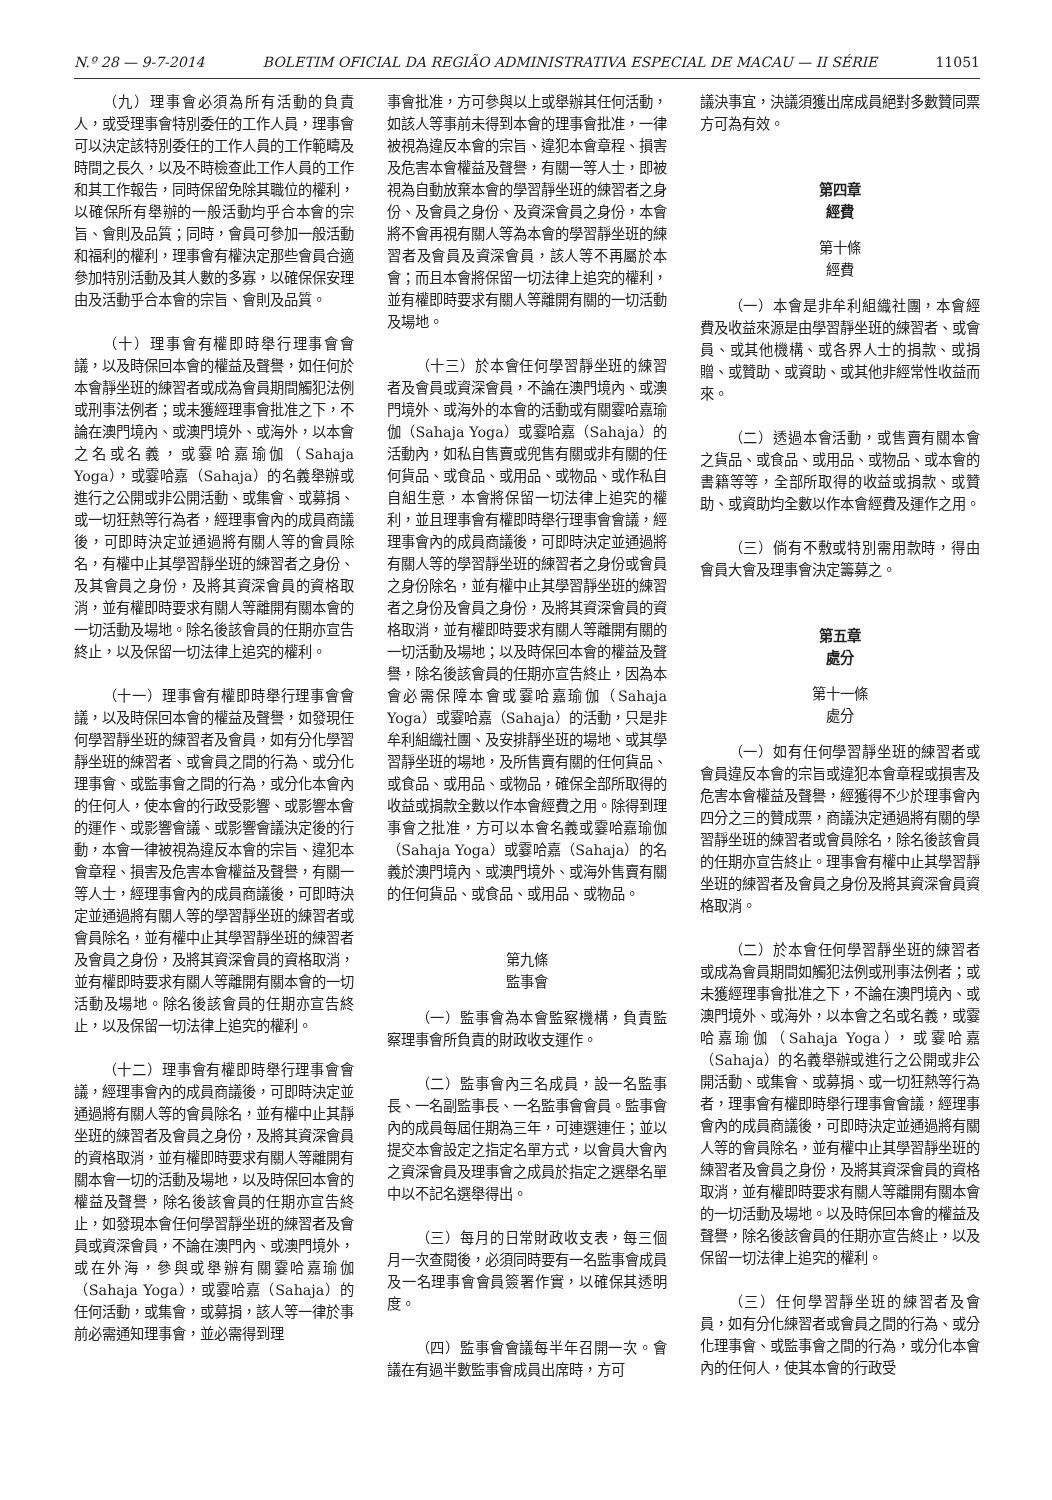N.º 28 — 9-7-2014 BOLETIM OFICIAL DA REGIÃO ADMINISTRATIVA ESPECIAL DE MACAU — II SÉRIE 11051
（九）理事會必須為所有活動的負責人，或受理事會特別委任的工作人員，理事會可以決定該特別委任的工作人員的工作範疇及時間之長久，以及不時檢查此工作人員的工作和其工作報告，同時保留免除其職位的權利，以確保所有舉辦的一般活動均乎合本會的宗旨、會則及品質；同時，會員可參加一般活動和福利的權利，理事會有權決定那些會員合適參加特別活動及其人數的多寡，以確保保安理由及活動乎合本會的宗旨、會則及品質。
（十）理事會有權即時舉行理事會會議，以及時保回本會的權益及聲譽，如任何於本會靜坐班的練習者或成為會員期間觸犯法例或刑事法例者；或未獲經理事會批准之下，不論在澳門境內、或澳門境外、或海外，以本會之名或名義，或霎哈嘉瑜伽（Sahaja Yoga），或霎哈嘉（Sahaja）的名義舉辦或進行之公開或非公開活動、或集會、或募捐、或一切狂熱等行為者，經理事會內的成員商議後，可即時決定並通過將有關人等的會員除名，有權中止其學習靜坐班的練習者之身份、及其會員之身份，及將其資深會員的資格取消，並有權即時要求有關人等離開有關本會的一切活動及場地。除名後該會員的任期亦宣告終止，以及保留一切法律上追究的權利。
（十一）理事會有權即時舉行理事會會議，以及時保回本會的權益及聲譽，如發現任何學習靜坐班的練習者及會員，如有分化學習靜坐班的練習者、或會員之間的行為、或分化理事會、或監事會之間的行為，或分化本會內的任何人，使本會的行政受影響、或影響本會的運作、或影響會議、或影響會議決定後的行動，本會一律被視為違反本會的宗旨、違犯本會章程、損害及危害本會權益及聲譽，有關一等人士，經理事會內的成員商議後，可即時決定並通過將有關人等的學習靜坐班的練習者或會員除名，並有權中止其學習靜坐班的練習者及會員之身份，及將其資深會員的資格取消，並有權即時要求有關人等離開有關本會的一切活動及場地。除名後該會員的任期亦宣告終止，以及保留一切法律上追究的權利。
（十二）理事會有權即時舉行理事會會議，經理事會內的成員商議後，可即時決定並通過將有關人等的會員除名，並有權中止其靜坐班的練習者及會員之身份，及將其資深會員的資格取消，並有權即時要求有關人等離開有關本會一切的活動及場地，以及時保回本會的權益及聲譽，除名後該會員的任期亦宣告終止，如發現本會任何學習靜坐班的練習者及會員或資深會員，不論在澳門內、或澳門境外，或在外海，參與或舉辦有關霎哈嘉瑜伽（Sahaja Yoga），或霎哈嘉（Sahaja）的任何活動，或集會，或募捐，該人等一律於事前必需通知理事會，並必需得到理
事會批准，方可參與以上或舉辦其任何活動，如該人等事前未得到本會的理事會批准，一律被視為違反本會的宗旨、違犯本會章程、損害及危害本會權益及聲譽，有關一等人士，即被視為自動放棄本會的學習靜坐班的練習者之身份、及會員之身份、及資深會員之身份，本會將不會再視有關人等為本會的學習靜坐班的練習者及會員及資深會員，該人等不再屬於本會；而且本會將保留一切法律上追究的權利，並有權即時要求有關人等離開有關的一切活動及場地。
（十三）於本會任何學習靜坐班的練習者及會員或資深會員，不論在澳門境內、或澳門境外、或海外的本會的活動或有關霎哈嘉瑜伽（Sahaja Yoga）或霎哈嘉（Sahaja）的活動內，如私自售賣或兜售有關或非有關的任何貨品、或食品、或用品、或物品、或作私自自組生意，本會將保留一切法律上追究的權利，並且理事會有權即時舉行理事會會議，經理事會內的成員商議後，可即時決定並通過將有關人等的學習靜坐班的練習者之身份或會員之身份除名，並有權中止其學習靜坐班的練習者之身份及會員之身份，及將其資深會員的資格取消，並有權即時要求有關人等離開有關的一切活動及場地；以及時保回本會的權益及聲譽，除名後該會員的任期亦宣告終止，因為本會必需保障本會或霎哈嘉瑜伽（Sahaja Yoga）或霎哈嘉（Sahaja）的活動，只是非牟利組織社團、及安排靜坐班的場地、或其學習靜坐班的場地，及所售賣有關的任何貨品、或食品、或用品、或物品，確保全部所取得的收益或捐款全數以作本會經費之用。除得到理事會之批准，方可以本會名義或霎哈嘉瑜伽（Sahaja Yoga）或霎哈嘉（Sahaja）的名義於澳門境內、或澳門境外、或海外售賣有關的任何貨品、或食品、或用品、或物品。
第九條
監事會
（一）監事會為本會監察機構，負責監察理事會所負責的財政收支運作。
（二）監事會內三名成員，設一名監事長、一名副監事長、一名監事會會員。監事會內的成員每屆任期為三年，可連選連任；並以提交本會設定之指定名單方式，以會員大會內之資深會員及理事會之成員於指定之選舉名單中以不記名選舉得出。
（三）每月的日常財政收支表，每三個月一次查閱後，必須同時要有一名監事會成員及一名理事會會員簽署作實，以確保其透明度。
（四）監事會會議每半年召開一次。會議在有過半數監事會成員出席時，方可
議決事宜，決議須獲出席成員絕對多數贊同票方可為有效。
第四章
經費
第十條
經費
（一）本會是非牟利組織社團，本會經費及收益來源是由學習靜坐班的練習者、或會員、或其他機構、或各界人士的捐款、或捐贈、或贊助、或資助、或其他非經常性收益而來。
（二）透過本會活動，或售賣有關本會之貨品、或食品、或用品、或物品、或本會的書籍等等，全部所取得的收益或捐款、或贊助、或資助均全數以作本會經費及運作之用。
（三）倘有不敷或特別需用款時，得由會員大會及理事會決定籌募之。
第五章
處分
第十一條
處分
（一）如有任何學習靜坐班的練習者或會員違反本會的宗旨或違犯本會章程或損害及危害本會權益及聲譽，經獲得不少於理事會內四分之三的贊成票，商議決定通過將有關的學習靜坐班的練習者或會員除名，除名後該會員的任期亦宣告終止。理事會有權中止其學習靜坐班的練習者及會員之身份及將其資深會員資格取消。
（二）於本會任何學習靜坐班的練習者或成為會員期間如觸犯法例或刑事法例者；或未獲經理事會批准之下，不論在澳門境內、或澳門境外、或海外，以本會之名或名義，或霎哈嘉瑜伽（Sahaja Yoga），或霎哈嘉（Sahaja）的名義舉辦或進行之公開或非公開活動、或集會、或募捐、或一切狂熱等行為者，理事會有權即時舉行理事會會議，經理事會內的成員商議後，可即時決定並通過將有關人等的會員除名，並有權中止其學習靜坐班的練習者及會員之身份，及將其資深會員的資格取消，並有權即時要求有關人等離開有關本會的一切活動及場地。以及時保回本會的權益及聲譽，除名後該會員的任期亦宣告終止，以及保留一切法律上追究的權利。
（三）任何學習靜坐班的練習者及會員，如有分化練習者或會員之間的行為、或分化理事會、或監事會之間的行為，或分化本會內的任何人，使其本會的行政受